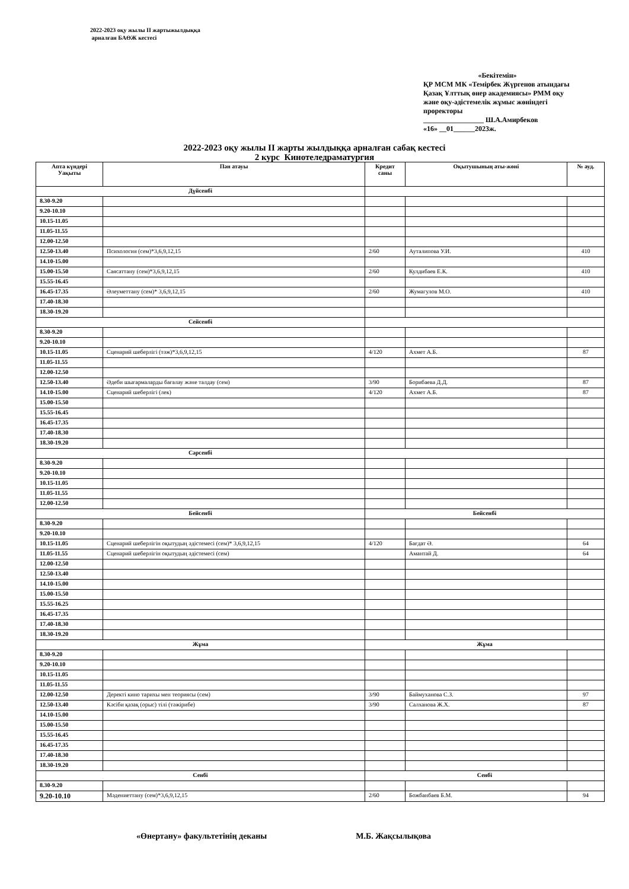2022-2023 оқу жылы II жартыжылдыққа
арналған БАӨЖ кестесі
«Бекітемін»
ҚР МСМ МК «Темірбек Жүргенов атындағы Қазақ Ұлттық өнер академиясы» РММ оқу және оқу-әдістемелік жұмыс жөніндегі проректоры
_________________ Ш.А.Амирбеков
«16» __01______2023ж.
2022-2023 оқу жылы II жарты жылдыққа арналған сабақ кестесі
2 курс Кинотеледраматургия
| Апта күндері Уақыты | Пән атауы | Кредит саны | Оқытушының аты-жөні | № ауд. |
| --- | --- | --- | --- | --- |
| Дүйсенбі | | | | |
| 8.30-9.20 | | | | |
| 9.20-10.10 | | | | |
| 10.15-11.05 | | | | |
| 11.05-11.55 | | | | |
| 12.00-12.50 | | | | |
| 12.50-13.40 | Психология (сем)*3,6,9,12,15 | 2/60 | Ауталипова У.И. | 410 |
| 14.10-15.00 | | | | |
| 15.00-15.50 | Саясаттану (сем)*3,6,9,12,15 | 2/60 | Кулдибаев Е.К. | 410 |
| 15.55-16.45 | | | | |
| 16.45-17.35 | Әлеуметтану (сем)* 3,6,9,12,15 | 2/60 | Жумагулов М.О. | 410 |
| 17.40-18.30 | | | | |
| 18.30-19.20 | | | | |
| Сейсенбі | | | | |
| 8.30-9.20 | | | | |
| 9.20-10.10 | | | | |
| 10.15-11.05 | Сценарий шеберлігі (тәж)*3,6,9,12,15 | 4/120 | Ахмет А.Б. | 87 |
| 11.05-11.55 | | | | |
| 12.00-12.50 | | | | |
| 12.50-13.40 | Әдеби шығармаларды бағалау және талдау (сем) | 3/90 | Борибаева Д.Д. | 87 |
| 14.10-15.00 | Сценарий шеберлігі (лек) | 4/120 | Ахмет А.Б. | 87 |
| 15.00-15.50 | | | | |
| 15.55-16.45 | | | | |
| 16.45-17.35 | | | | |
| 17.40-18.30 | | | | |
| 18.30-19.20 | | | | |
| Сәрсенбі | | | | |
| 8.30-9.20 | | | | |
| 9.20-10.10 | | | | |
| 10.15-11.05 | | | | |
| 11.05-11.55 | | | | |
| 12.00-12.50 | | | | |
| Бейсенбі | | Бейсенбі | | |
| 8.30-9.20 | | | | |
| 9.20-10.10 | | | | |
| 10.15-11.05 | Сценарий шеберлігін оқытудың әдістемесі (сем)* 3,6,9,12,15 | 4/120 | Бағдат Ә. | 64 |
| 11.05-11.55 | Сценарий шеберлігін оқытудың әдістемесі (сем) | | Амантай Д. | 64 |
| 12.00-12.50 | | | | |
| 12.50-13.40 | | | | |
| 14.10-15.00 | | | | |
| 15.00-15.50 | | | | |
| 15.55-16.25 | | | | |
| 16.45-17.35 | | | | |
| 17.40-18.30 | | | | |
| 18.30-19.20 | | | | |
| Жұма | | Жұма | | |
| 8.30-9.20 | | | | |
| 9.20-10.10 | | | | |
| 10.15-11.05 | | | | |
| 11.05-11.55 | | | | |
| 12.00-12.50 | Деректі кино тарихы мен теориясы (сем) | 3/90 | Баймуханова С.З. | 97 |
| 12.50-13.40 | Кәсіби қазақ (орыс) тілі (тәжірибе) | 3/90 | Салханова Ж.Х. | 87 |
| 14.10-15.00 | | | | |
| 15.00-15.50 | | | | |
| 15.55-16.45 | | | | |
| 16.45-17.35 | | | | |
| 17.40-18.30 | | | | |
| 18.30-19.20 | | | | |
| Сенбі | | Сенбі | | |
| 8.30-9.20 | | | | |
| 9.20-10.10 | Мәдениеттану (сем)*3,6,9,12,15 | 2/60 | Божбанбаев Б.М. | 94 |
«Өнертану» факультетінің деканы М.Б. Жақсылықова